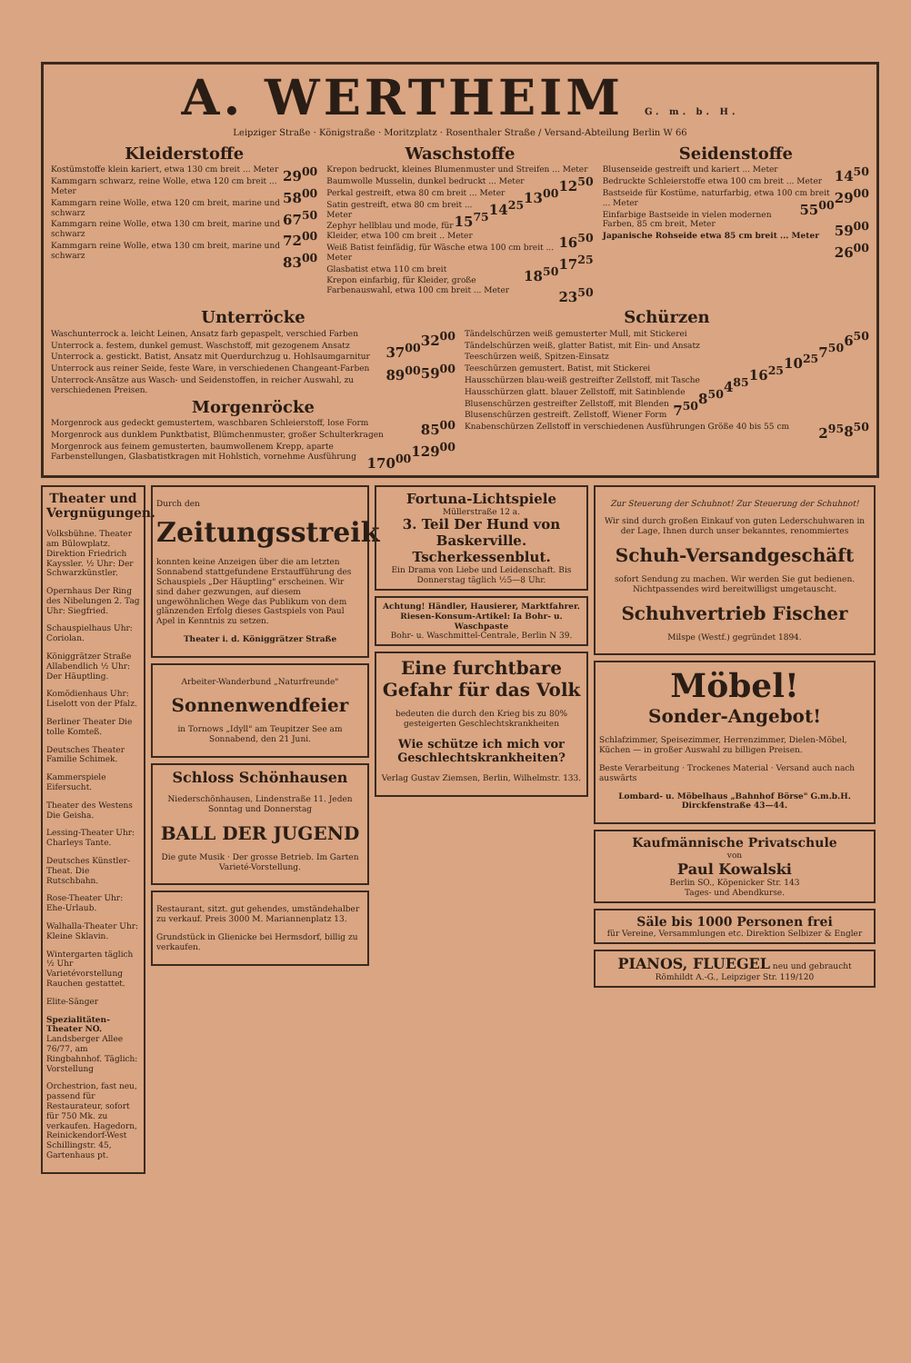A. WERTHEIM G. m. b. H.
Leipziger Straße · Königstraße · Moritzplatz · Rosenthaler Straße / Versand-Abteilung Berlin W 66
Kleiderstoffe
Kostümstoffe klein kariert, etwa 130 cm breit ... Meter 29<sup>00</sup>
Kammgarn schwarz, reine Wolle, etwa 120 cm breit ... Meter 58<sup>00</sup>
Kammgarn reine Wolle, etwa 120 cm breit, marine und schwarz 67<sup>50</sup>
Kammgarn reine Wolle, etwa 130 cm breit, marine und schwarz 72<sup>00</sup>
Kammgarn reine Wolle, etwa 130 cm breit, marine und schwarz 83<sup>00</sup>
Waschstoffe
Krepon bedruckt, kleines Blumenmuster und Streifen ... Meter 12<sup>50</sup>
Baumwolle Musselin, dunkel bedruckt ... Meter 13<sup>00</sup>
Perkal gestreift, etwa 80 cm breit ... Meter 14<sup>25</sup>
Satin gestreift, etwa 80 cm breit ... Meter 15<sup>75</sup>
Zephyr hellblau und mode, für Kleider, etwa 100 cm breit .. Meter 16<sup>50</sup>
Weiß Batist feinfädig, für Wäsche etwa 100 cm breit ... Meter 17<sup>25</sup>
Glasbatist etwa 110 cm breit 18<sup>50</sup>
Krepon einfarbig, für Kleider, große Farbenauswahl, etwa 100 cm breit ... Meter 23<sup>50</sup>
Seidenstoffe
Blusenseide gestreift und kariert ... Meter 14<sup>50</sup>
Bedruckte Schleierstoffe etwa 100 cm breit ... Meter 29<sup>00</sup>
Bastseide für Kostüme, naturfarbig, etwa 100 cm breit ... Meter 55<sup>00</sup>
Einfarbige Bastseide in vielen modernen Farben, 85 cm breit, Meter 59<sup>00</sup>
Japanische Rohseide etwa 85 cm breit ... Meter 26<sup>00</sup>
Unterröcke
Waschunterrock a. leicht Leinen, Ansatz farb gepaspelt, verschied Farben 32<sup>00</sup>
Unterrock a. festem, dunkel gemust. Waschstoff, mit gezogenem Ansatz 37<sup>00</sup>
Unterrock a. gestickt. Batist, Ansatz mit Querdurchzug u. Hohlsaumgarnitur 59<sup>00</sup>
Unterrock aus reiner Seide, feste Ware, in verschiedenen Changeant-Farben 89<sup>00</sup>
Unterrock-Ansätze aus Wasch- und Seidenstoffen, in reicher Auswahl, zu verschiedenen Preisen.
Morgenröcke
Morgenrock aus gedeckt gemustertem, waschbaren Schleierstoff, lose Form 85<sup>00</sup>
Morgenrock aus dunklem Punktbatist, Blümchenmuster, großer Schulterkragen 129<sup>00</sup>
Morgenrock aus feinem gemusterten, baumwollenem Krepp, aparte Farbenstellungen, Glasbatistkragen mit Hohlstich, vornehme Ausführung 170<sup>00</sup>
Schürzen
Tändelschürzen weiß gemusterter Mull, mit Stickerei 6<sup>50</sup>
Tändelschürzen weiß, glatter Batist, mit Ein- und Ansatz 7<sup>50</sup>
Teeschürzen weiß, Spitzen-Einsatz 10<sup>25</sup>
Teeschürzen gemustert. Batist, mit Stickerei 16<sup>25</sup>
Hausschürzen blau-weiß gestreifter Zellstoff, mit Tasche 4<sup>85</sup>
Hausschürzen glatt. blauer Zellstoff, mit Satinblende 8<sup>50</sup>
Blusenschürzen gestreifter Zellstoff, mit Blenden 7<sup>50</sup>
Blusenschürzen gestreift. Zellstoff, Wiener Form 8<sup>50</sup>
Knabenschürzen Zellstoff in verschiedenen Ausführungen Größe 40 bis 55 cm 2<sup>95</sup>
Theater und Vergnügungen.
Volksbühne. Theater am Bülowplatz. Direktion Friedrich Kayssler. ½ Uhr: Der Schwarzkünstler.
Opernhaus Der Ring des Nibelungen 2. Tag Uhr: Siegfried.
Schauspielhaus Uhr: Coriolan.
Königgrätzer Straße Allabendlich ½ Uhr: Der Häuptling.
Komödienhaus Uhr: Liselott von der Pfalz.
Berliner Theater Die tolle Komteß.
Deutsches Theater Familie Schimek.
Kammerspiele Eifersucht.
Theater des Westens Die Geisha.
Lessing-Theater Uhr: Charleys Tante.
Deutsches Künstler-Theat. Die Rutschbahn.
Rose-Theater Uhr: Ehe-Urlaub.
Walhalla-Theater Uhr: Kleine Sklavin.
Wintergarten täglich ½ Uhr Varietévorstellung Rauchen gestattet.
Elite-Sänger
Spezialitäten-Theater NO. Landsberger Allee 76/77, am Ringbahnhof. Täglich: Vorstellung
Orchestrion, fast neu, passend für Restaurateur, sofort für 750 Mk. zu verkaufen. Hagedorn, Reinickendorf-West Schillingstr. 45, Gartenhaus pt.
Durch den
Zeitungsstreik
konnten keine Anzeigen über die am letzten Sonnabend stattgefundene Erstaufführung des Schauspiels „Der Häuptling" erscheinen. Wir sind daher gezwungen, auf diesem ungewöhnlichen Wege das Publikum von dem glänzenden Erfolg dieses Gastspiels von Paul Apel in Kenntnis zu setzen.
Theater i. d. Königgrätzer Straße
Arbeiter-Wanderbund „Naturfreunde"
Sonnenwendfeier
in Tornows „Idyll" am Teupitzer See am Sonnabend, den 21 Juni.
Schloss Schönhausen
Niederschönhausen, Lindenstraße 11. Jeden Sonntag und Donnerstag
BALL DER JUGEND
Die gute Musik · Der grosse Betrieb. Im Garten Varieté-Vorstellung.
Restaurant, sitzt. gut gehendes, umständehalber zu verkauf. Preis 3000 M. Mariannenplatz 13.
Grundstück in Glienicke bei Hermsdorf, billig zu verkaufen.
Fortuna-Lichtspiele
Müllerstraße 12 a.
3. Teil Der Hund von Baskerville. Tscherkessenblut.
Ein Drama von Liebe und Leidenschaft. Bis Donnerstag täglich ½5—8 Uhr.
Achtung! Händler, Hausierer, Marktfahrer. Riesen-Konsum-Artikel: Ia Bohr- u. Waschpaste
Bohr- u. Waschmittel-Centrale, Berlin N 39.
Eine furchtbare Gefahr für das Volk
bedeuten die durch den Krieg bis zu 80% gesteigerten Geschlechtskrankheiten
Wie schütze ich mich vor Geschlechtskrankheiten?
Verlag Gustav Ziemsen, Berlin, Wilhelmstr. 133.
Zur Steuerung der Schuhnot! Zur Steuerung der Schuhnot!
Wir sind durch großen Einkauf von guten Lederschuhwaren in der Lage, Ihnen durch unser bekanntes, renommiertes
Schuh-Versandgeschäft
sofort Sendung zu machen. Wir werden Sie gut bedienen. Nichtpassendes wird bereitwilligst umgetauscht.
Schuhvertrieb Fischer
Milspe (Westf.) gegründet 1894.
Möbel!
Sonder-Angebot!
Schlafzimmer, Speisezimmer, Herrenzimmer, Dielen-Möbel, Küchen — in großer Auswahl zu billigen Preisen.
Beste Verarbeitung · Trockenes Material · Versand auch nach auswärts
Lombard- u. Möbelhaus „Bahnhof Börse" G.m.b.H. Dirckfenstraße 43—44.
Kaufmännische Privatschule
von
Paul Kowalski
Berlin SO., Köpenicker Str. 143
Tages- und Abendkurse.
Säle bis 1000 Personen frei
für Vereine, Versammlungen etc. Direktion Selbizer & Engler
PIANOS, FLUEGEL neu und gebraucht
Römhildt A.-G., Leipziger Str. 119/120